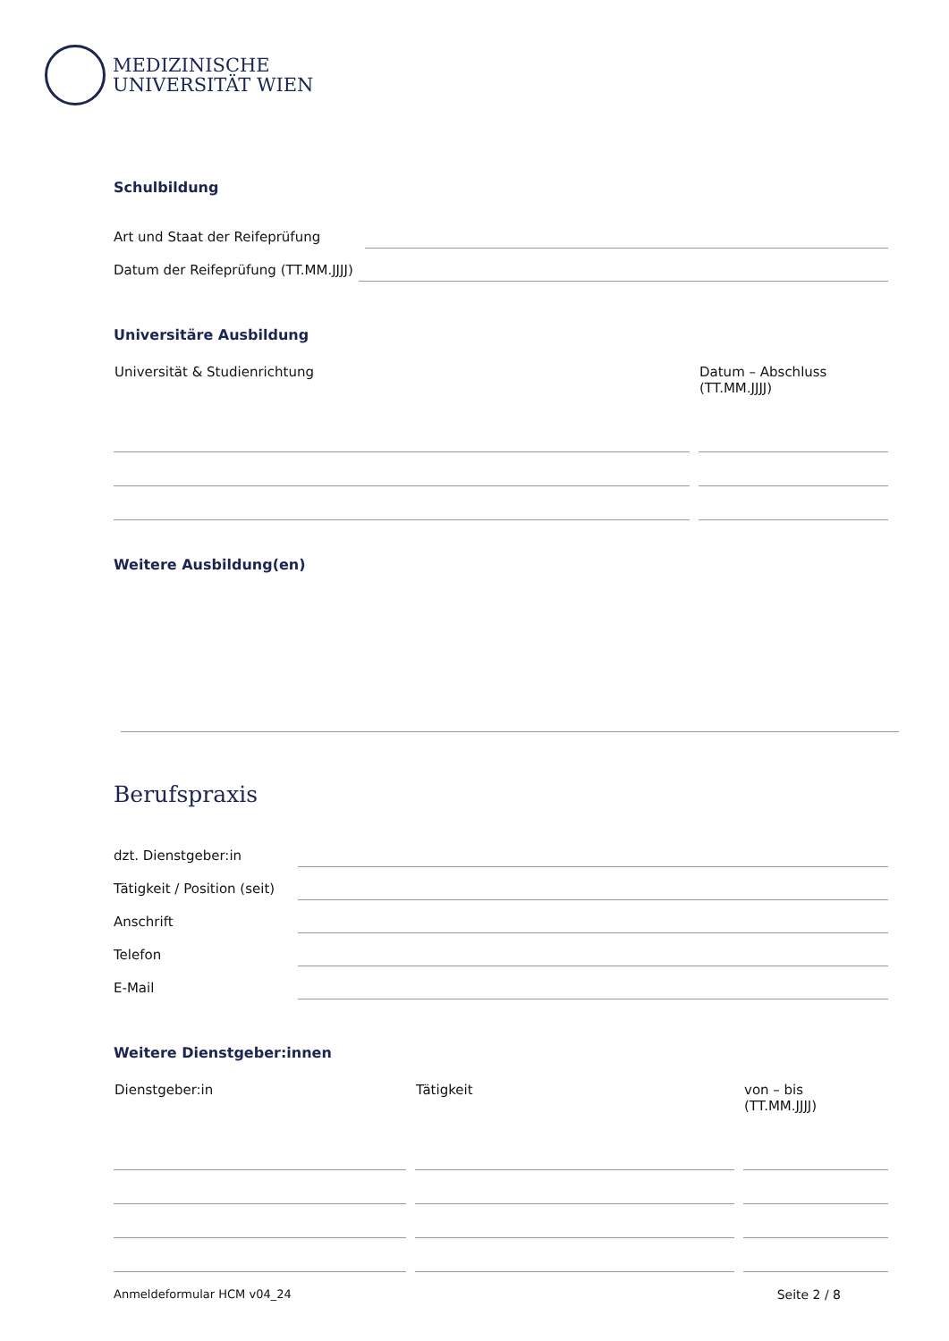MEDIZINISCHE
UNIVERSITÄT WIEN
Schulbildung
Art und Staat der Reifeprüfung
Datum der Reifeprüfung (TT.MM.JJJJ)
Universitäre Ausbildung
| Universität & Studienrichtung | Datum – Abschluss (TT.MM.JJJJ) |
| --- | --- |
Weitere Ausbildung(en)
Berufspraxis
dzt. Dienstgeber:in
Tätigkeit / Position (seit)
Anschrift
Telefon
E-Mail
Weitere Dienstgeber:innen
| Dienstgeber:in | Tätigkeit | von – bis (TT.MM.JJJJ) |
| --- | --- | --- |
Anmeldeformular HCM v04_24 Seite 2 / 8